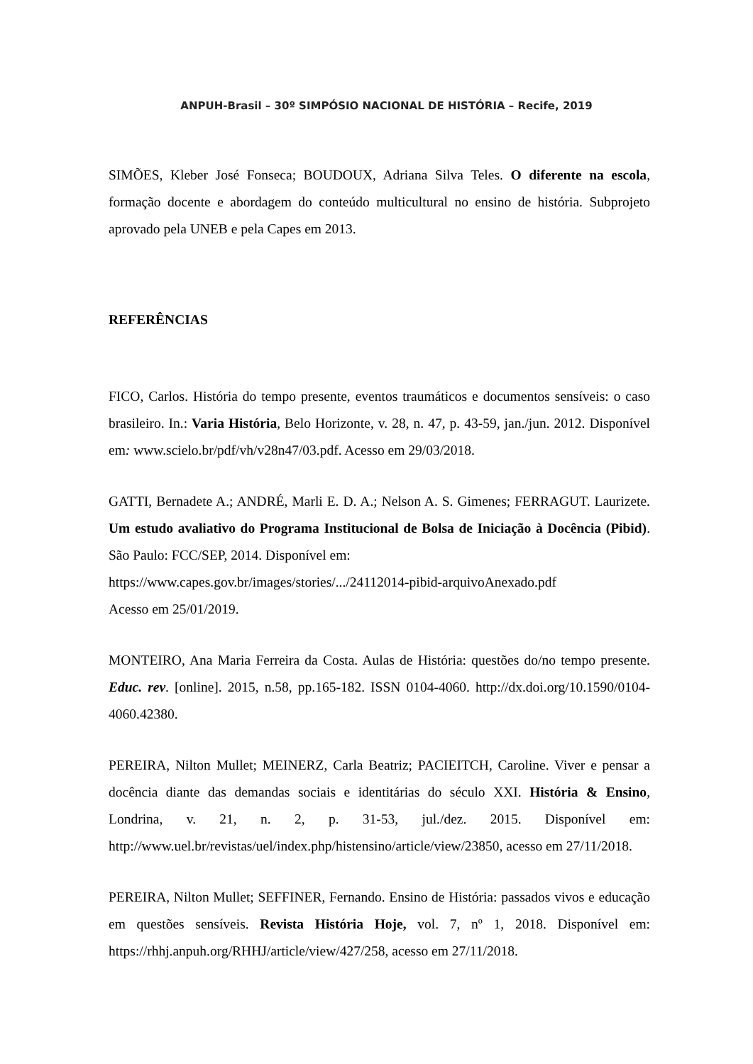ANPUH-Brasil – 30º SIMPÓSIO NACIONAL DE HISTÓRIA – Recife, 2019
SIMÕES, Kleber José Fonseca; BOUDOUX, Adriana Silva Teles. O diferente na escola, formação docente e abordagem do conteúdo multicultural no ensino de história. Subprojeto aprovado pela UNEB e pela Capes em 2013.
REFERÊNCIAS
FICO, Carlos. História do tempo presente, eventos traumáticos e documentos sensíveis: o caso brasileiro. In.: Varia História, Belo Horizonte, v. 28, n. 47, p. 43-59, jan./jun. 2012. Disponível em: www.scielo.br/pdf/vh/v28n47/03.pdf. Acesso em 29/03/2018.
GATTI, Bernadete A.; ANDRÉ, Marli E. D. A.; Nelson A. S. Gimenes; FERRAGUT. Laurizete. Um estudo avaliativo do Programa Institucional de Bolsa de Iniciação à Docência (Pibid). São Paulo: FCC/SEP, 2014. Disponível em:
https://www.capes.gov.br/images/stories/.../24112014-pibid-arquivoAnexado.pdf
Acesso em 25/01/2019.
MONTEIRO, Ana Maria Ferreira da Costa. Aulas de História: questões do/no tempo presente. Educ. rev. [online]. 2015, n.58, pp.165-182. ISSN 0104-4060. http://dx.doi.org/10.1590/0104-4060.42380.
PEREIRA, Nilton Mullet; MEINERZ, Carla Beatriz; PACIEITCH, Caroline. Viver e pensar a docência diante das demandas sociais e identitárias do século XXI. História & Ensino, Londrina, v. 21, n. 2, p. 31-53, jul./dez. 2015. Disponível em: http://www.uel.br/revistas/uel/index.php/histensino/article/view/23850, acesso em 27/11/2018.
PEREIRA, Nilton Mullet; SEFFINER, Fernando. Ensino de História: passados vivos e educação em questões sensíveis. Revista História Hoje, vol. 7, nº 1, 2018. Disponível em: https://rhhj.anpuh.org/RHHJ/article/view/427/258, acesso em 27/11/2018.